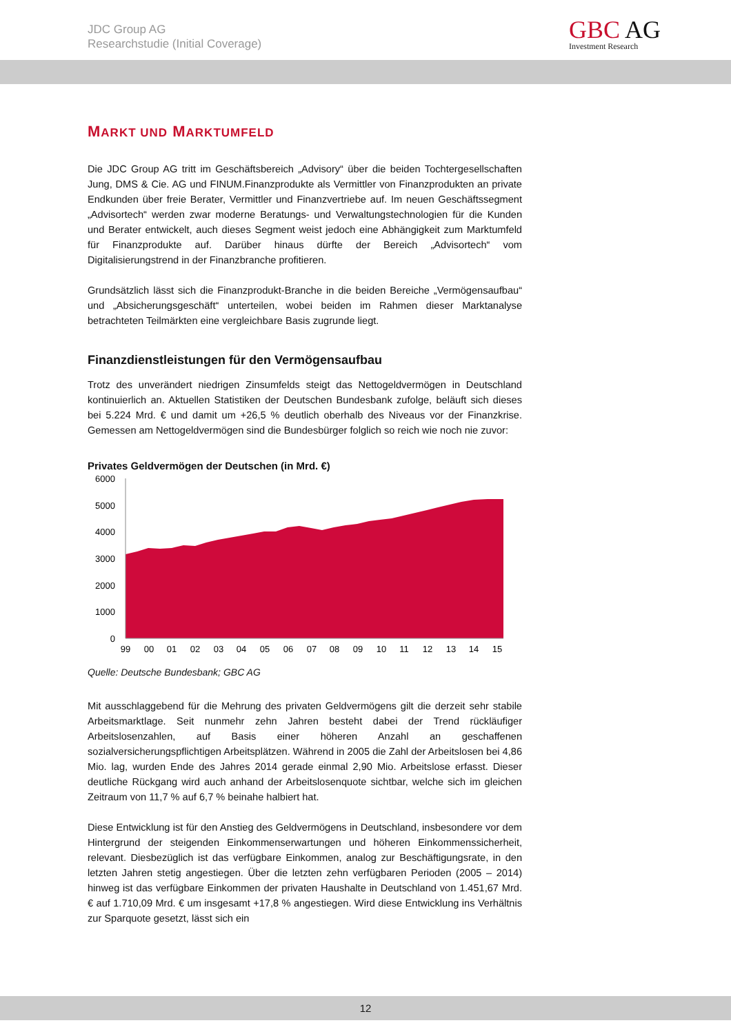JDC Group AG
Researchstudie (Initial Coverage)
GBC AG
Investment Research
MARKT UND MARKTUMFELD
Die JDC Group AG tritt im Geschäftsbereich „Advisory“ über die beiden Tochtergesellschaften Jung, DMS & Cie. AG und FINUM.Finanzprodukte als Vermittler von Finanzprodukten an private Endkunden über freie Berater, Vermittler und Finanzvertriebe auf. Im neuen Geschäftssegment „Advisortech“ werden zwar moderne Beratungs- und Verwaltungstechnologien für die Kunden und Berater entwickelt, auch dieses Segment weist jedoch eine Abhängigkeit zum Marktumfeld für Finanzprodukte auf. Darüber hinaus dürfte der Bereich „Advisortech“ vom Digitalisierungstrend in der Finanzbranche profitieren.
Grundsätzlich lässt sich die Finanzprodukt-Branche in die beiden Bereiche „Vermögensaufbau“ und „Absicherungsgeschäft“ unterteilen, wobei beiden im Rahmen dieser Marktanalyse betrachteten Teilmärkten eine vergleichbare Basis zugrunde liegt.
Finanzdienstleistungen für den Vermögensaufbau
Trotz des unverändert niedrigen Zinsumfelds steigt das Nettogeldvermögen in Deutschland kontinuierlich an. Aktuellen Statistiken der Deutschen Bundesbank zufolge, beläuft sich dieses bei 5.224 Mrd. € und damit um +26,5 % deutlich oberhalb des Niveaus vor der Finanzkrise. Gemessen am Nettogeldvermögen sind die Bundesbürger folglich so reich wie noch nie zuvor:
Privates Geldvermögen der Deutschen (in Mrd. €)
6000
5000
4000
3000
2000
1000
0
99
00
01
02
03
04
05
06
07
08
09
10
11
12
13
14
15
Quelle: Deutsche Bundesbank; GBC AG
Mit ausschlaggebend für die Mehrung des privaten Geldvermögens gilt die derzeit sehr stabile Arbeitsmarktlage. Seit nunmehr zehn Jahren besteht dabei der Trend rückläufiger Arbeitslosenzahlen, auf Basis einer höheren Anzahl an geschaffenen sozialversicherungspflichtigen Arbeitsplätzen. Während in 2005 die Zahl der Arbeitslosen bei 4,86 Mio. lag, wurden Ende des Jahres 2014 gerade einmal 2,90 Mio. Arbeitslose erfasst. Dieser deutliche Rückgang wird auch anhand der Arbeitslosenquote sichtbar, welche sich im gleichen Zeitraum von 11,7 % auf 6,7 % beinahe halbiert hat.
Diese Entwicklung ist für den Anstieg des Geldvermögens in Deutschland, insbesondere vor dem Hintergrund der steigenden Einkommenserwartungen und höheren Einkommenssicherheit, relevant. Diesbezüglich ist das verfügbare Einkommen, analog zur Beschäftigungsrate, in den letzten Jahren stetig angestiegen. Über die letzten zehn verfügbaren Perioden (2005 – 2014) hinweg ist das verfügbare Einkommen der privaten Haushalte in Deutschland von 1.451,67 Mrd. € auf 1.710,09 Mrd. € um insgesamt +17,8 % angestiegen. Wird diese Entwicklung ins Verhältnis zur Sparquote gesetzt, lässt sich ein
12